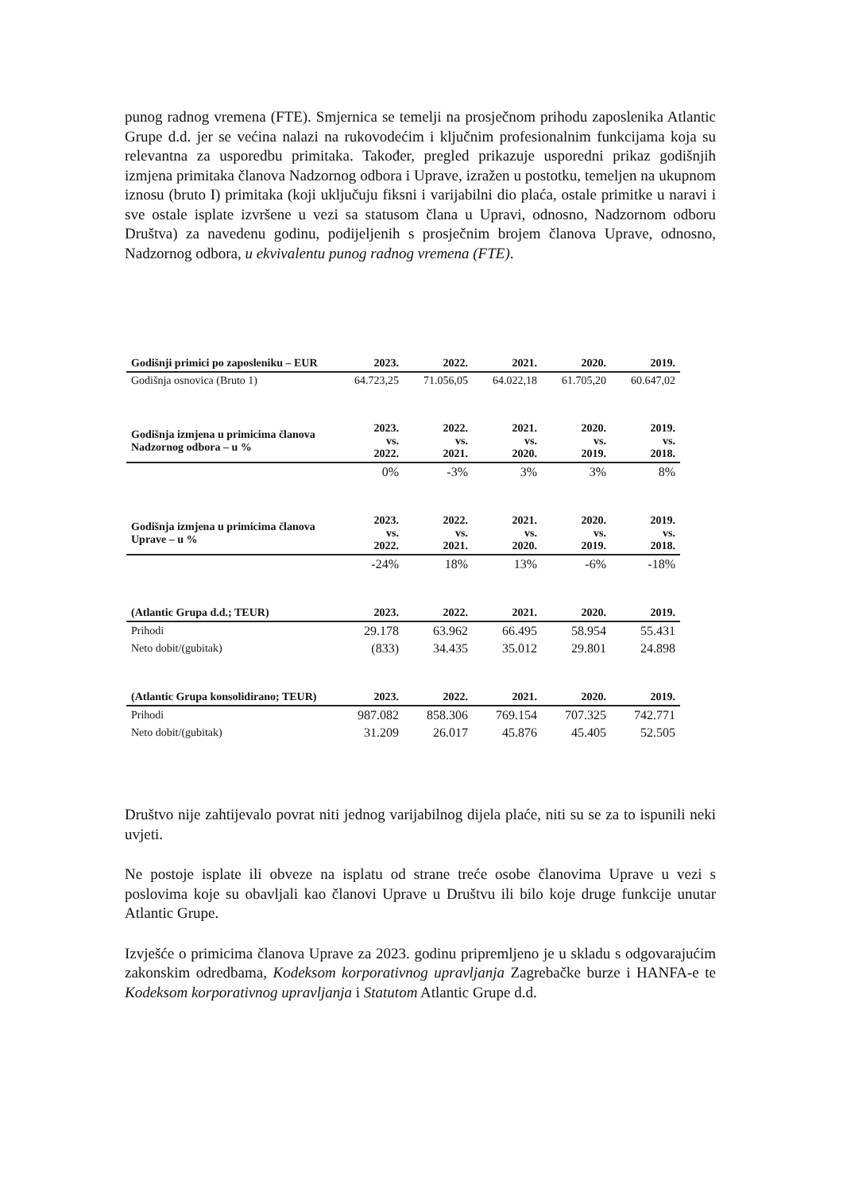punog radnog vremena (FTE). Smjernica se temelji na prosječnom prihodu zaposlenika Atlantic Grupe d.d. jer se većina nalazi na rukovodećim i ključnim profesionalnim funkcijama koja su relevantna za usporedbu primitaka. Također, pregled prikazuje usporedni prikaz godišnjih izmjena primitaka članova Nadzornog odbora i Uprave, izražen u postotku, temeljen na ukupnom iznosu (bruto I) primitaka (koji uključuju fiksni i varijabilni dio plaća, ostale primitke u naravi i sve ostale isplate izvršene u vezi sa statusom člana u Upravi, odnosno, Nadzornom odboru Društva) za navedenu godinu, podijeljenih s prosječnim brojem članova Uprave, odnosno, Nadzornog odbora, u ekvivalentu punog radnog vremena (FTE).
| Godišnji primici po zaposleniku – EUR | 2023. | 2022. | 2021. | 2020. | 2019. |
| --- | --- | --- | --- | --- | --- |
| Godišnja osnovica (Bruto 1) | 64.723,25 | 71.056,05 | 64.022,18 | 61.705,20 | 60.647,02 |
| Godišnja izmjena u primicima članova Nadzornog odbora – u % | 2023. vs. 2022. | 2022. vs. 2021. | 2021. vs. 2020. | 2020. vs. 2019. | 2019. vs. 2018. |
| | 0% | -3% | 3% | 3% | 8% |
| Godišnja izmjena u primicima članova Uprave – u % | 2023. vs. 2022. | 2022. vs. 2021. | 2021. vs. 2020. | 2020. vs. 2019. | 2019. vs. 2018. |
| | -24% | 18% | 13% | -6% | -18% |
| (Atlantic Grupa d.d.; TEUR) | 2023. | 2022. | 2021. | 2020. | 2019. |
| Prihodi | 29.178 | 63.962 | 66.495 | 58.954 | 55.431 |
| Neto dobit/(gubitak) | (833) | 34.435 | 35.012 | 29.801 | 24.898 |
| (Atlantic Grupa konsolidirano; TEUR) | 2023. | 2022. | 2021. | 2020. | 2019. |
| Prihodi | 987.082 | 858.306 | 769.154 | 707.325 | 742.771 |
| Neto dobit/(gubitak) | 31.209 | 26.017 | 45.876 | 45.405 | 52.505 |
Društvo nije zahtijevalo povrat niti jednog varijabilnog dijela plaće, niti su se za to ispunili neki uvjeti.
Ne postoje isplate ili obveze na isplatu od strane treće osobe članovima Uprave u vezi s poslovima koje su obavljali kao članovi Uprave u Društvu ili bilo koje druge funkcije unutar Atlantic Grupe.
Izvješće o primicima članova Uprave za 2023. godinu pripremljeno je u skladu s odgovarajućim zakonskim odredbama, Kodeksom korporativnog upravljanja Zagrebačke burze i HANFA-e te Kodeksom korporativnog upravljanja i Statutom Atlantic Grupe d.d.